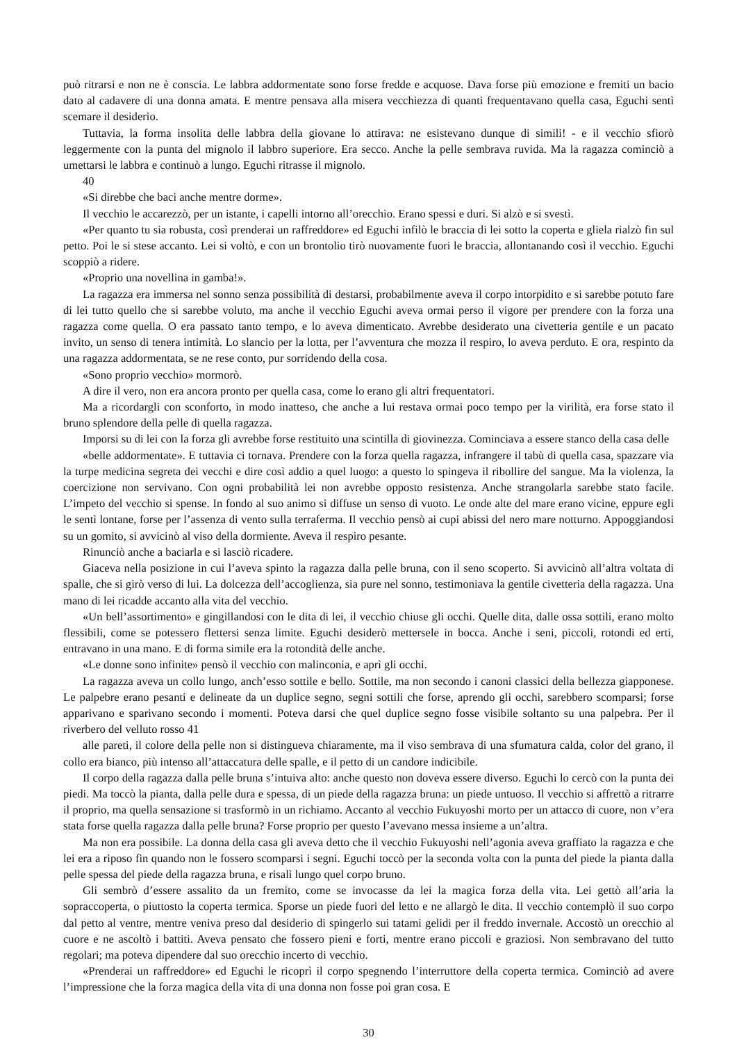può ritrarsi e non ne è conscia. Le labbra addormentate sono forse fredde e acquose. Dava forse più emozione e fremiti un bacio dato al cadavere di una donna amata. E mentre pensava alla misera vecchiezza di quanti frequentavano quella casa, Eguchi sentì scemare il desiderio.
Tuttavia, la forma insolita delle labbra della giovane lo attirava: ne esistevano dunque di simili! - e il vecchio sfiorò leggermente con la punta del mignolo il labbro superiore. Era secco. Anche la pelle sembrava ruvida. Ma la ragazza cominciò a umettarsi le labbra e continuò a lungo. Eguchi ritrasse il mignolo.
40
«Si direbbe che baci anche mentre dorme».
Il vecchio le accarezzò, per un istante, i capelli intorno all’orecchio. Erano spessi e duri. Si alzò e si svestì.
«Per quanto tu sia robusta, così prenderai un raffreddore» ed Eguchi infilò le braccia di lei sotto la coperta e gliela rialzò fin sul petto. Poi le si stese accanto. Lei si voltò, e con un brontolio tirò nuovamente fuori le braccia, allontanando così il vecchio. Eguchi scoppiò a ridere.
«Proprio una novellina in gamba!».
La ragazza era immersa nel sonno senza possibilità di destarsi, probabilmente aveva il corpo intorpidito e si sarebbe potuto fare di lei tutto quello che si sarebbe voluto, ma anche il vecchio Eguchi aveva ormai perso il vigore per prendere con la forza una ragazza come quella. O era passato tanto tempo, e lo aveva dimenticato. Avrebbe desiderato una civetteria gentile e un pacato invito, un senso di tenera intimità. Lo slancio per la lotta, per l’avventura che mozza il respiro, lo aveva perduto. E ora, respinto da una ragazza addormentata, se ne rese conto, pur sorridendo della cosa.
«Sono proprio vecchio» mormorò.
A dire il vero, non era ancora pronto per quella casa, come lo erano gli altri frequentatori.
Ma a ricordargli con sconforto, in modo inatteso, che anche a lui restava ormai poco tempo per la virilità, era forse stato il bruno splendore della pelle di quella ragazza.
Imporsi su di lei con la forza gli avrebbe forse restituito una scintilla di giovinezza. Cominciava a essere stanco della casa delle
«belle addormentate». E tuttavia ci tornava. Prendere con la forza quella ragazza, infrangere il tabù di quella casa, spazzare via la turpe medicina segreta dei vecchi e dire così addio a quel luogo: a questo lo spingeva il ribollire del sangue. Ma la violenza, la coercizione non servivano. Con ogni probabilità lei non avrebbe opposto resistenza. Anche strangolarla sarebbe stato facile. L’impeto del vecchio si spense. In fondo al suo animo si diffuse un senso di vuoto. Le onde alte del mare erano vicine, eppure egli le sentì lontane, forse per l’assenza di vento sulla terraferma. Il vecchio pensò ai cupi abissi del nero mare notturno. Appoggiandosi su un gomito, si avvicinò al viso della dormiente. Aveva il respiro pesante.
Rinunciò anche a baciarla e si lasciò ricadere.
Giaceva nella posizione in cui l’aveva spinto la ragazza dalla pelle bruna, con il seno scoperto. Si avvicinò all’altra voltata di spalle, che si girò verso di lui. La dolcezza dell’accoglienza, sia pure nel sonno, testimoniava la gentile civetteria della ragazza. Una mano di lei ricadde accanto alla vita del vecchio.
«Un bell’assortimento» e gingillandosi con le dita di lei, il vecchio chiuse gli occhi. Quelle dita, dalle ossa sottili, erano molto flessibili, come se potessero flettersi senza limite. Eguchi desiderò mettersele in bocca. Anche i seni, piccoli, rotondi ed erti, entravano in una mano. E di forma simile era la rotondità delle anche.
«Le donne sono infinite» pensò il vecchio con malinconia, e aprì gli occhi.
La ragazza aveva un collo lungo, anch’esso sottile e bello. Sottile, ma non secondo i canoni classici della bellezza giapponese. Le palpebre erano pesanti e delineate da un duplice segno, segni sottili che forse, aprendo gli occhi, sarebbero scomparsi; forse apparivano e sparivano secondo i momenti. Poteva darsi che quel duplice segno fosse visibile soltanto su una palpebra. Per il riverbero del velluto rosso 41
alle pareti, il colore della pelle non si distingueva chiaramente, ma il viso sembrava di una sfumatura calda, color del grano, il collo era bianco, più intenso all’attaccatura delle spalle, e il petto di un candore indicibile.
Il corpo della ragazza dalla pelle bruna s’intuiva alto: anche questo non doveva essere diverso. Eguchi lo cercò con la punta dei piedi. Ma toccò la pianta, dalla pelle dura e spessa, di un piede della ragazza bruna: un piede untuoso. Il vecchio si affrettò a ritrarre il proprio, ma quella sensazione si trasformò in un richiamo. Accanto al vecchio Fukuyoshi morto per un attacco di cuore, non v’era stata forse quella ragazza dalla pelle bruna? Forse proprio per questo l’avevano messa insieme a un’altra.
Ma non era possibile. La donna della casa gli aveva detto che il vecchio Fukuyoshi nell’agonia aveva graffiato la ragazza e che lei era a riposo fin quando non le fossero scomparsi i segni. Eguchi toccò per la seconda volta con la punta del piede la pianta dalla pelle spessa del piede della ragazza bruna, e risalì lungo quel corpo bruno.
Gli sembrò d’essere assalito da un fremito, come se invocasse da lei la magica forza della vita. Lei gettò all’aria la sopraccoperta, o piuttosto la coperta termica. Sporse un piede fuori del letto e ne allargò le dita. Il vecchio contemplò il suo corpo dal petto al ventre, mentre veniva preso dal desiderio di spingerlo sui tatami gelidi per il freddo invernale. Accostò un orecchio al cuore e ne ascoltò i battiti. Aveva pensato che fossero pieni e forti, mentre erano piccoli e graziosi. Non sembravano del tutto regolari; ma poteva dipendere dal suo orecchio incerto di vecchio.
«Prenderai un raffreddore» ed Eguchi le ricoprì il corpo spegnendo l’interruttore della coperta termica. Cominciò ad avere l’impressione che la forza magica della vita di una donna non fosse poi gran cosa. E
30